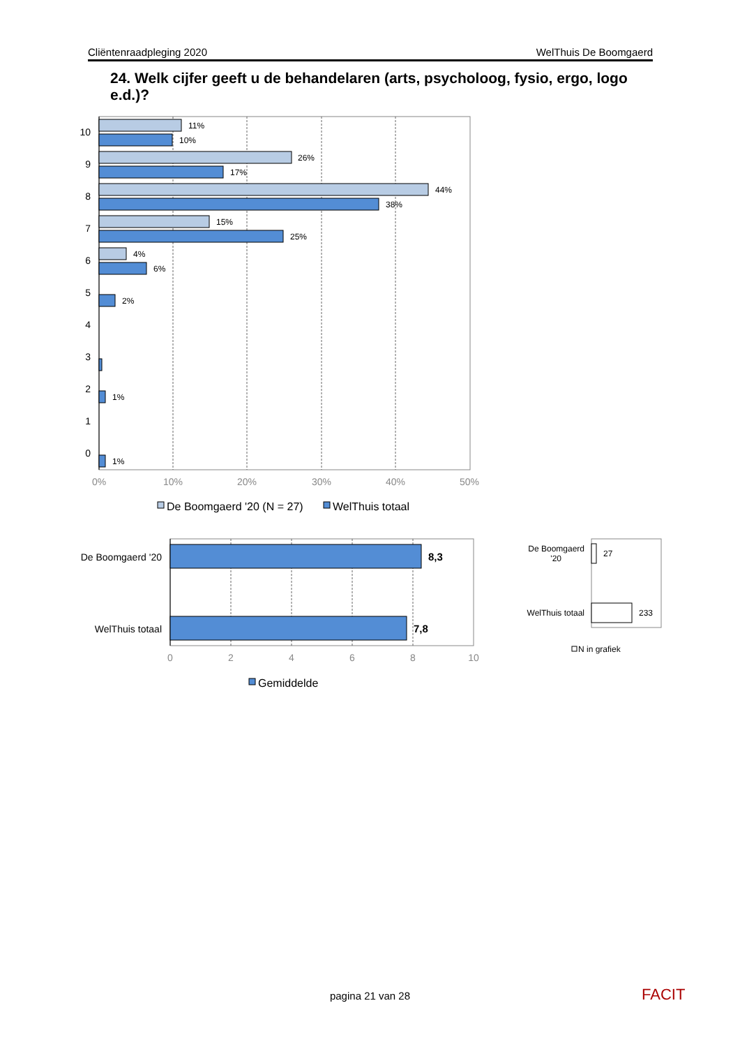Cliëntenraadpleging 2020 WelThuis De Boomgaerd
24. Welk cijfer geeft u de behandelaren (arts, psycholoog, fysio, ergo, logo e.d.)?
11%
10%
26%
17%
44%
38%
15%
25%
4%
6%
2%
1%
1%
10
9
8
7
6
5
4
3
2
1
0
0%
10%
20%
30%
40%
50%
De Boomgaerd '20 (N = 27)
WelThuis totaal
8,3
7,8
De Boomgaerd '20
WelThuis totaal
0
2
4
6
8
10
Gemiddelde
27
233
De Boomgaerd
'20
WelThuis totaal
N in grafiek
FACIT
pagina 21 van 28